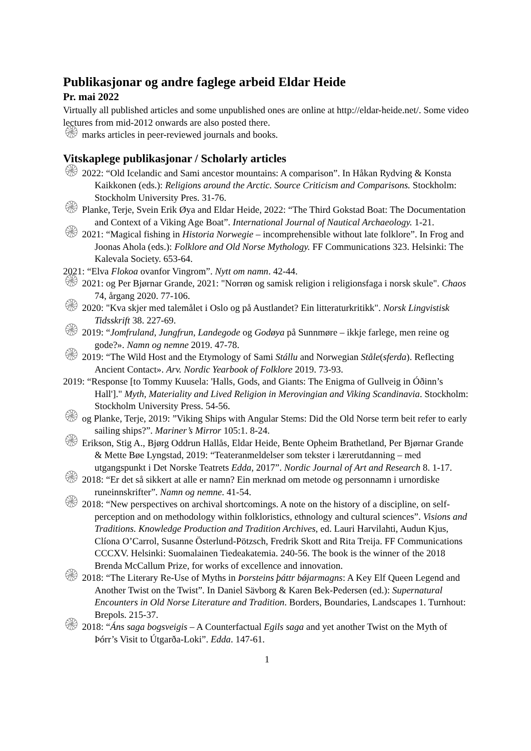Publikasjonar og andre faglege arbeid Eldar Heide
Pr. mai 2022
Virtually all published articles and some unpublished ones are online at http://eldar-heide.net/. Some video lectures from mid-2012 onwards are also posted there.
۞ marks articles in peer-reviewed journals and books.
Vitskaplege publikasjonar / Scholarly articles
۞ 2022: “Old Icelandic and Sami ancestor mountains: A comparison”. In Håkan Rydving & Konsta Kaikkonen (eds.): Religions around the Arctic. Source Criticism and Comparisons. Stockholm: Stockholm University Pres. 31-76.
۞ Planke, Terje, Svein Erik Øya and Eldar Heide, 2022: “The Third Gokstad Boat: The Documentation and Context of a Viking Age Boat”. International Journal of Nautical Archaeology. 1-21.
۞ 2021: “Magical fishing in Historia Norwegie – incomprehensible without late folklore”. In Frog and Joonas Ahola (eds.): Folklore and Old Norse Mythology. FF Communications 323. Helsinki: The Kalevala Society. 653-64.
2021: “Elva Flokoa ovanfor Vingrom”. Nytt om namn. 42-44.
۞ 2021: og Per Bjørnar Grande, 2021: "Norrøn og samisk religion i religionsfaga i norsk skule". Chaos 74, årgang 2020. 77-106.
۞ 2020: "Kva skjer med talemålet i Oslo og på Austlandet? Ein litteraturkritikk". Norsk Lingvistisk Tidsskrift 38. 227-69.
۞ 2019: “Jomfruland, Jungfrun, Landegode og Godøya på Sunnmøre – ikkje farlege, men reine og gode?». Namn og nemne 2019. 47-78.
۞ 2019: “The Wild Host and the Etymology of Sami Stállu and Norwegian Ståle(sferda). Reflecting Ancient Contact». Arv. Nordic Yearbook of Folklore 2019. 73-93.
2019: “Response [to Tommy Kuusela: 'Halls, Gods, and Giants: The Enigma of Gullveig in Óðinn’s Hall']." Myth, Materiality and Lived Religion in Merovingian and Viking Scandinavia. Stockholm: Stockholm University Press. 54-56.
۞ og Planke, Terje, 2019: ”Viking Ships with Angular Stems: Did the Old Norse term beit refer to early sailing ships?”. Mariner’s Mirror 105:1. 8-24.
۞ Erikson, Stig A., Bjørg Oddrun Hallås, Eldar Heide, Bente Opheim Brathetland, Per Bjørnar Grande & Mette Bøe Lyngstad, 2019: “Teateranmeldelser som tekster i lærerutdanning – med utgangspunkt i Det Norske Teatrets Edda, 2017”. Nordic Journal of Art and Research 8. 1-17.
۞ 2018: “Er det så sikkert at alle er namn? Ein merknad om metode og personnamn i urnordiske runeinnskrifter”. Namn og nemne. 41-54.
۞ 2018: “New perspectives on archival shortcomings. A note on the history of a discipline, on self-perception and on methodology within folkloristics, ethnology and cultural sciences”. Visions and Traditions. Knowledge Production and Tradition Archives, ed. Lauri Harvilahti, Audun Kjus, Clíona O’Carrol, Susanne Österlund-Pötzsch, Fredrik Skott and Rita Treija. FF Communications CCCXV. Helsinki: Suomalainen Tiedeakatemia. 240-56. The book is the winner of the 2018 Brenda McCallum Prize, for works of excellence and innovation.
۞ 2018: “The Literary Re-Use of Myths in Þorsteins þáttr bǿjarmagns: A Key Elf Queen Legend and Another Twist on the Twist”. In Daniel Sävborg & Karen Bek-Pedersen (ed.): Supernatural Encounters in Old Norse Literature and Tradition. Borders, Boundaries, Landscapes 1. Turnhout: Brepols. 215-37.
۞ 2018: “Áns saga bogsveigis – A Counterfactual Egils saga and yet another Twist on the Myth of Þórr’s Visit to Útgarða-Loki”. Edda. 147-61.
1